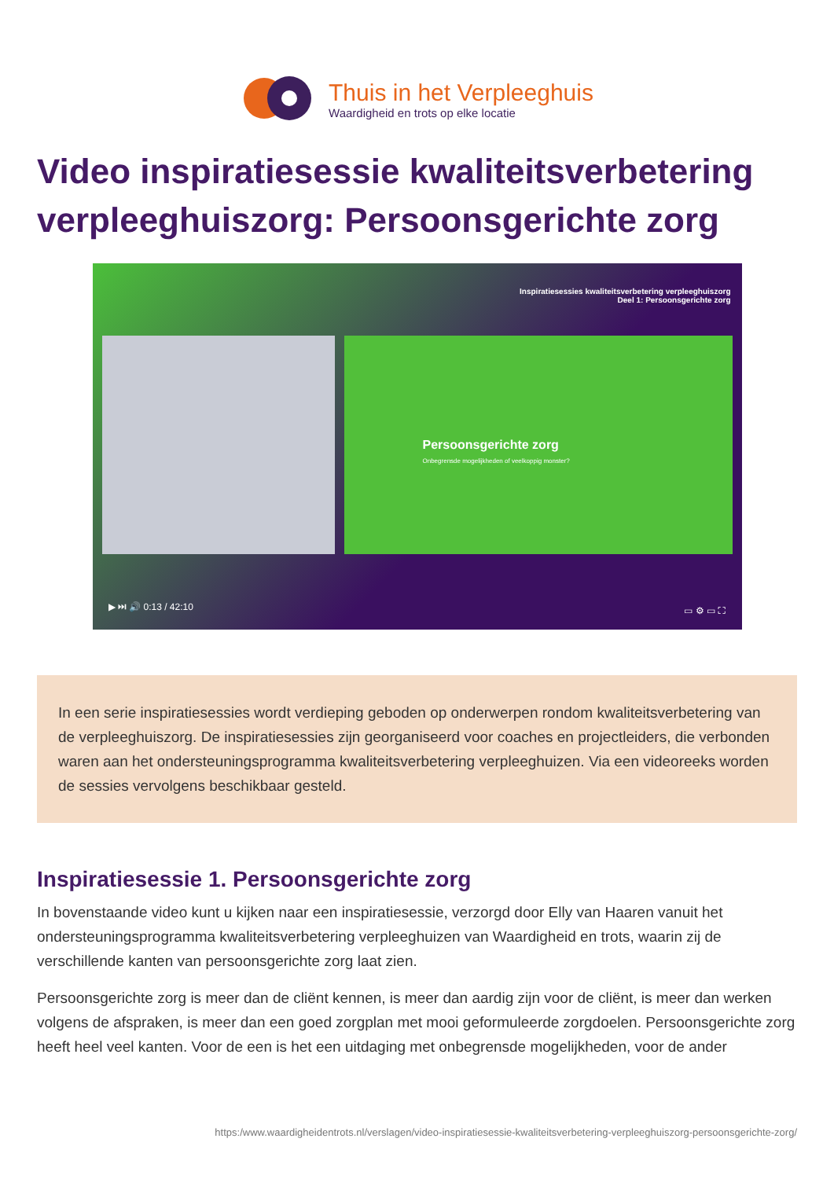Thuis in het Verpleeghuis
Waardigheid en trots op elke locatie
Video inspiratiesessie kwaliteitsverbetering verpleeghuiszorg: Persoonsgerichte zorg
Inspiratiesessies kwaliteitsverbetering verpleeghuiszorg
Deel 1: Persoonsgerichte zorg
Persoonsgerichte zorg
Onbegrensde mogelijkheden of veelkoppig monster?
▶ ⏭ 🔊 0:13 / 42:10 ▭ ⚙ ▭ ⛶
In een serie inspiratiesessies wordt verdieping geboden op onderwerpen rondom kwaliteitsverbetering van de verpleeghuiszorg. De inspiratiesessies zijn georganiseerd voor coaches en projectleiders, die verbonden waren aan het ondersteuningsprogramma kwaliteitsverbetering verpleeghuizen. Via een videoreeks worden de sessies vervolgens beschikbaar gesteld.
Inspiratiesessie 1. Persoonsgerichte zorg
In bovenstaande video kunt u kijken naar een inspiratiesessie, verzorgd door Elly van Haaren vanuit het ondersteuningsprogramma kwaliteitsverbetering verpleeghuizen van Waardigheid en trots, waarin zij de verschillende kanten van persoonsgerichte zorg laat zien.
Persoonsgerichte zorg is meer dan de cliënt kennen, is meer dan aardig zijn voor de cliënt, is meer dan werken volgens de afspraken, is meer dan een goed zorgplan met mooi geformuleerde zorgdoelen. Persoonsgerichte zorg heeft heel veel kanten. Voor de een is het een uitdaging met onbegrensde mogelijkheden, voor de ander
https:/www.waardigheidentrots.nl/verslagen/video-inspiratiesessie-kwaliteitsverbetering-verpleeghuiszorg-persoonsgerichte-zorg/